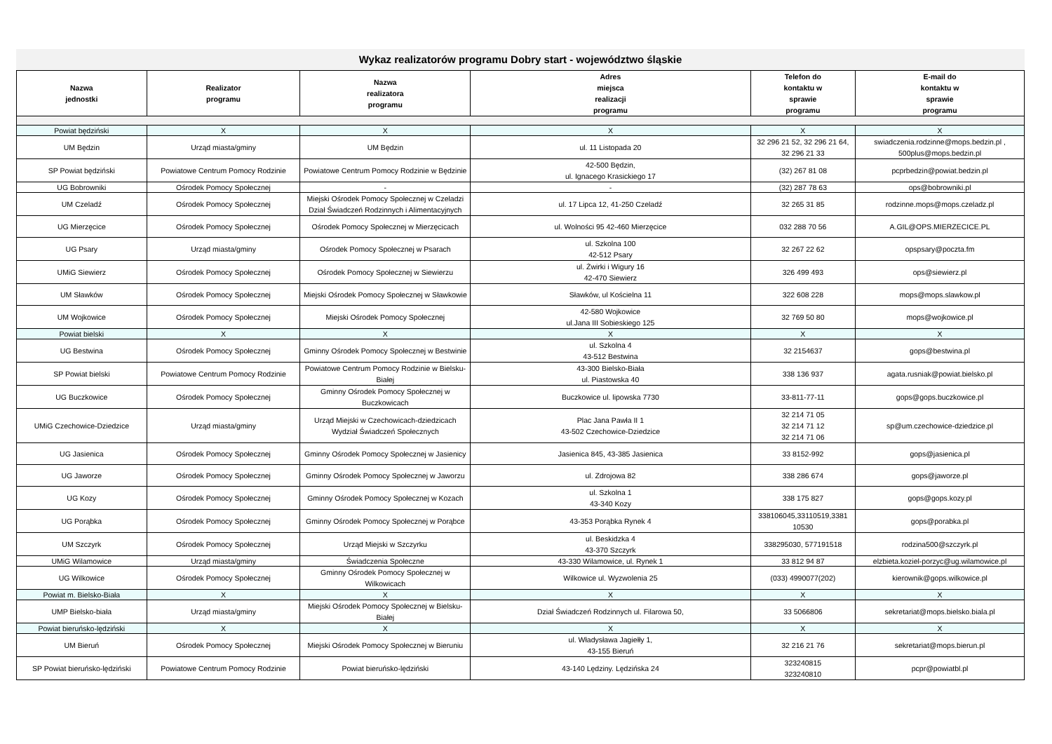Wykaz realizatorów programu Dobry start - województwo śląskie
| Nazwa jednostki | Realizator programu | Nazwa realizatora programu | Adres miejsca realizacji programu | Telefon do kontaktu w sprawie programu | E-mail do kontaktu w sprawie programu |
| --- | --- | --- | --- | --- | --- |
| Powiat będziński | X | X | X | X | X |
| UM Będzin | Urząd miasta/gminy | UM Będzin | ul. 11 Listopada 20 | 32 296 21 52, 32 296 21 64, 32 296 21 33 | swiadczenia.rodzinne@mops.bedzin.pl , 500plus@mops.bedzin.pl |
| SP Powiat będziński | Powiatowe Centrum Pomocy Rodzinie | Powiatowe Centrum Pomocy Rodzinie w Będzinie | 42-500 Będzin, ul. Ignacego Krasickiego 17 | (32) 267 81 08 | pcprbedzin@powiat.bedzin.pl |
| UG Bobrowniki | Ośrodek Pomocy Społecznej | - | - | (32) 287 78 63 | ops@bobrowniki.pl |
| UM Czeladź | Ośrodek Pomocy Społecznej | Miejski Ośrodek Pomocy Społecznej w Czeladzi Dział Świadczeń Rodzinnych i Alimentacyjnych | ul. 17 Lipca 12, 41-250 Czeladź | 32 265 31 85 | rodzinne.mops@mops.czeladz.pl |
| UG Mierzęcice | Ośrodek Pomocy Społecznej | Ośrodek Pomocy Społecznej w Mierzęcicach | ul. Wolności 95 42-460 Mierzęcice | 032 288 70 56 | A.GIL@OPS.MIERZECICE.PL |
| UG Psary | Urząd miasta/gminy | Ośrodek Pomocy Społecznej w Psarach | ul. Szkolna 100 42-512 Psary | 32 267 22 62 | opspsary@poczta.fm |
| UMiG Siewierz | Ośrodek Pomocy Społecznej | Ośrodek Pomocy Społecznej w Siewierzu | ul. Żwirki i Wigury 16 42-470 Siewierz | 326 499 493 | ops@siewierz.pl |
| UM Sławków | Ośrodek Pomocy Społecznej | Miejski Ośrodek Pomocy Społecznej w Sławkowie | Sławków, ul Kościelna 11 | 322 608 228 | mops@mops.slawkow.pl |
| UM Wojkowice | Ośrodek Pomocy Społecznej | Miejski Ośrodek Pomocy Społecznej | 42-580 Wojkowice ul.Jana III Sobieskiego 125 | 32 769 50 80 | mops@wojkowice.pl |
| Powiat bielski | X | X | X | X | X |
| UG Bestwina | Ośrodek Pomocy Społecznej | Gminny Ośrodek Pomocy Społecznej w Bestwinie | ul. Szkolna 4 43-512 Bestwina | 32 2154637 | gops@bestwina.pl |
| SP Powiat bielski | Powiatowe Centrum Pomocy Rodzinie | Powiatowe Centrum Pomocy Rodzinie w Bielsku-Białej | 43-300 Bielsko-Biała ul. Piastowska 40 | 338 136 937 | agata.rusniak@powiat.bielsko.pl |
| UG Buczkowice | Ośrodek Pomocy Społecznej | Gminny Ośrodek Pomocy Społecznej w Buczkowicach | Buczkowice ul. lipowska 7730 | 33-811-77-11 | gops@gops.buczkowice.pl |
| UMiG Czechowice-Dziedzice | Urząd miasta/gminy | Urząd Miejski w Czechowicach-dziedzicach Wydział Świadczeń Społecznych | Plac Jana Pawła II 1 43-502 Czechowice-Dziedzice | 32 214 71 05 32 214 71 12 32 214 71 06 | sp@um.czechowice-dziedzice.pl |
| UG Jasienica | Ośrodek Pomocy Społecznej | Gminny Ośrodek Pomocy Społecznej w Jasienicy | Jasienica 845, 43-385 Jasienica | 33 8152-992 | gops@jasienica.pl |
| UG Jaworze | Ośrodek Pomocy Społecznej | Gminny Ośrodek Pomocy Społecznej w Jaworzu | ul. Zdrojowa 82 | 338 286 674 | gops@jaworze.pl |
| UG Kozy | Ośrodek Pomocy Społecznej | Gminny Ośrodek Pomocy Społecznej w Kozach | ul. Szkolna 1 43-340 Kozy | 338 175 827 | gops@gops.kozy.pl |
| UG Porąbka | Ośrodek Pomocy Społecznej | Gminny Ośrodek Pomocy Społecznej w Porąbce | 43-353 Porąbka Rynek 4 | 338106045,33110519,3381 10530 | gops@porabka.pl |
| UM Szczyrk | Ośrodek Pomocy Społecznej | Urząd Miejski w Szczyrku | ul. Beskidzka 4 43-370 Szczyrk | 338295030, 577191518 | rodzina500@szczyrk.pl |
| UMiG Wilamowice | Urząd miasta/gminy | Świadczenia Społeczne | 43-330 Wilamowice, ul. Rynek 1 | 33 812 94 87 | elzbieta.koziel-porzyc@ug.wilamowice.pl |
| UG Wilkowice | Ośrodek Pomocy Społecznej | Gminny Ośrodek Pomocy Społecznej w Wilkowicach | Wilkowice ul. Wyzwolenia 25 | (033) 4990077(202) | kierownik@gops.wilkowice.pl |
| Powiat m. Bielsko-Biała | X | X | X | X | X |
| UMP Bielsko-biała | Urząd miasta/gminy | Miejski Ośrodek Pomocy Społecznej w Bielsku-Białej | Dział Świadczeń Rodzinnych ul. Filarowa 50, | 33 5066806 | sekretariat@mops.bielsko.biala.pl |
| Powiat bieruńsko-lędziński | X | X | X | X | X |
| UM Bieruń | Ośrodek Pomocy Społecznej | Miejski Ośrodek Pomocy Społecznej w Bieruniu | ul. Władysława Jagiełły 1, 43-155 Bieruń | 32 216 21 76 | sekretariat@mops.bierun.pl |
| SP Powiat bieruńsko-lędziński | Powiatowe Centrum Pomocy Rodzinie | Powiat bieruńsko-lędziński | 43-140 Lędziny. Lędzińska 24 | 323240815 323240810 | pcpr@powiatbl.pl |